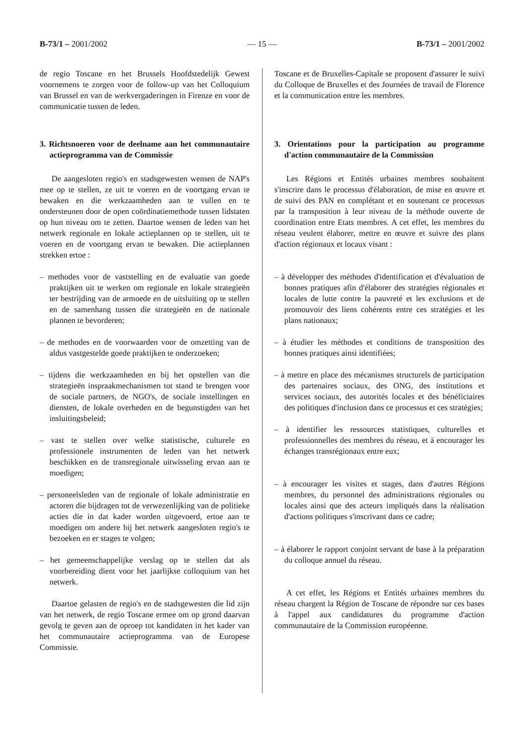B-73/1 – 2001/2002 — 15 — B-73/1 – 2001/2002
de regio Toscane en het Brussels Hoofdstedelijk Gewest voornemens te zorgen voor de follow-up van het Colloquium van Brussel en van de werkvergaderingen in Firenze en voor de communicatie tussen de leden.
3. Richtsnoeren voor de deelname aan het communautaire actieprogramma van de Commissie
De aangesloten regio's en stadsgewesten wensen de NAP's mee op te stellen, ze uit te voeren en de voortgang ervan te bewaken en die werkzaamheden aan te vullen en te ondersteunen door de open coördinatiemethode tussen lidstaten op hun niveau om te zetten. Daartoe wensen de leden van het netwerk regionale en lokale actieplannen op te stellen, uit te voeren en de voortgang ervan te bewaken. Die actieplannen strekken ertoe :
– methodes voor de vaststelling en de evaluatie van goede praktijken uit te werken om regionale en lokale strategieën ter bestrijding van de armoede en de uitsluiting op te stellen en de samenhang tussen die strategieën en de nationale plannen te bevorderen;
– de methodes en de voorwaarden voor de omzetting van de aldus vastgestelde goede praktijken te onderzoeken;
– tijdens die werkzaamheden en bij het opstellen van die strategieën inspraakmechanismen tot stand te brengen voor de sociale partners, de NGO's, de sociale instellingen en diensten, de lokale overheden en de begunstigden van het insluitingsbeleid;
– vast te stellen over welke statistische, culturele en professionele instrumenten de leden van het netwerk beschikken en de transregionale uitwisseling ervan aan te moedigen;
– personeelsleden van de regionale of lokale administratie en actoren die bijdragen tot de verwezenlijking van de politieke acties die in dat kader worden uitgevoerd, ertoe aan te moedigen om andere bij het netwerk aangesloten regio's te bezoeken en er stages te volgen;
– het gemeenschappelijke verslag op te stellen dat als voorbereiding dient voor het jaarlijkse colloquium van het netwerk.
Daartoe gelasten de regio's en de stadsgewesten die lid zijn van het netwerk, de regio Toscane ermee om op grond daarvan gevolg te geven aan de oproep tot kandidaten in het kader van het communautaire actieprogramma van de Europese Commissie.
Toscane et de Bruxelles-Capitale se proposent d'assurer le suivi du Colloque de Bruxelles et des Journées de travail de Florence et la communication entre les membres.
3. Orientations pour la participation au programme d'action communautaire de la Commission
Les Régions et Entités urbaines membres souhaitent s'inscrire dans le processus d'élaboration, de mise en œuvre et de suivi des PAN en complétant et en soutenant ce processus par la transposition à leur niveau de la méthode ouverte de coordination entre Etats membres. A cet effet, les membres du réseau veulent élaborer, mettre en œuvre et suivre des plans d'action régionaux et locaux visant :
– à développer des méthodes d'identification et d'évaluation de bonnes pratiques afin d'élaborer des stratégies régionales et locales de lutte contre la pauvreté et les exclusions et de promouvoir des liens cohérents entre ces stratégies et les plans nationaux;
– à étudier les méthodes et conditions de transposition des bonnes pratiques ainsi identifiées;
– à mettre en place des mécanismes structurels de participation des partenaires sociaux, des ONG, des institutions et services sociaux, des autorités locales et des bénéficiaires des politiques d'inclusion dans ce processus et ces stratégies;
– à identifier les ressources statistiques, culturelles et professionnelles des membres du réseau, et à encourager les échanges transrégionaux entre eux;
– à encourager les visites et stages, dans d'autres Régions membres, du personnel des administrations régionales ou locales ainsi que des acteurs impliqués dans la réalisation d'actions politiques s'inscrivant dans ce cadre;
– à élaborer le rapport conjoint servant de base à la préparation du colloque annuel du réseau.
A cet effet, les Régions et Entités urbaines membres du réseau chargent la Région de Toscane de répondre sur ces bases à l'appel aux candidatures du programme d'action communautaire de la Commission européenne.